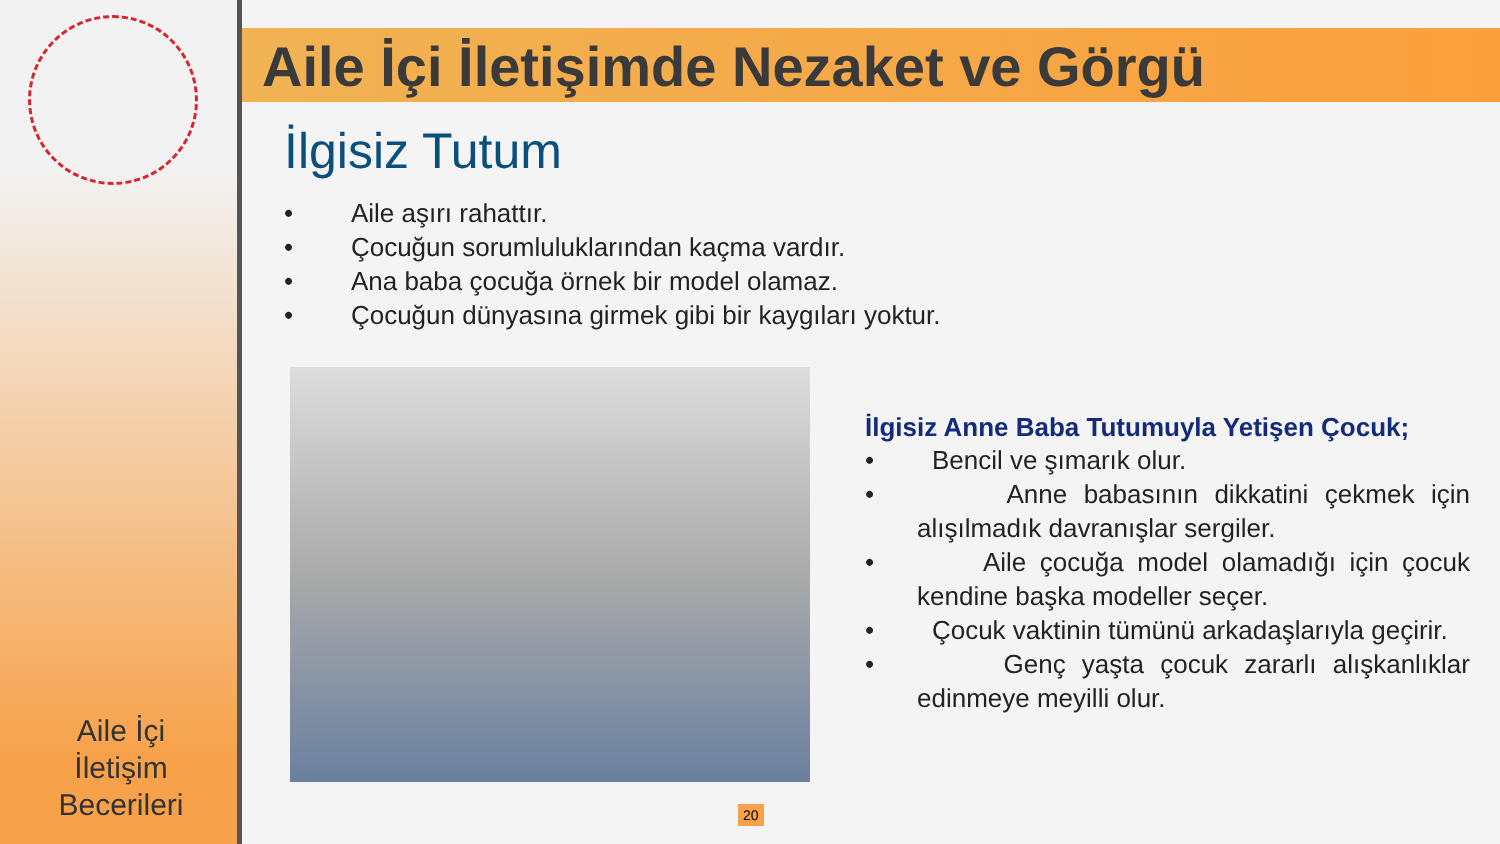Aile İçi
İletişim
Becerileri
Aile İçi İletişimde Nezaket ve Görgü
İlgisiz Tutum
• Aile aşırı rahattır.
• Çocuğun sorumluluklarından kaçma vardır.
• Ana baba çocuğa örnek bir model olamaz.
• Çocuğun dünyasına girmek gibi bir kaygıları yoktur.
İlgisiz Anne Baba Tutumuyla Yetişen Çocuk;
• Bencil ve şımarık olur.
• Anne babasının dikkatini çekmek için alışılmadık davranışlar sergiler.
• Aile çocuğa model olamadığı için çocuk kendine başka modeller seçer.
• Çocuk vaktinin tümünü arkadaşlarıyla geçirir.
• Genç yaşta çocuk zararlı alışkanlıklar edinmeye meyilli olur.
20